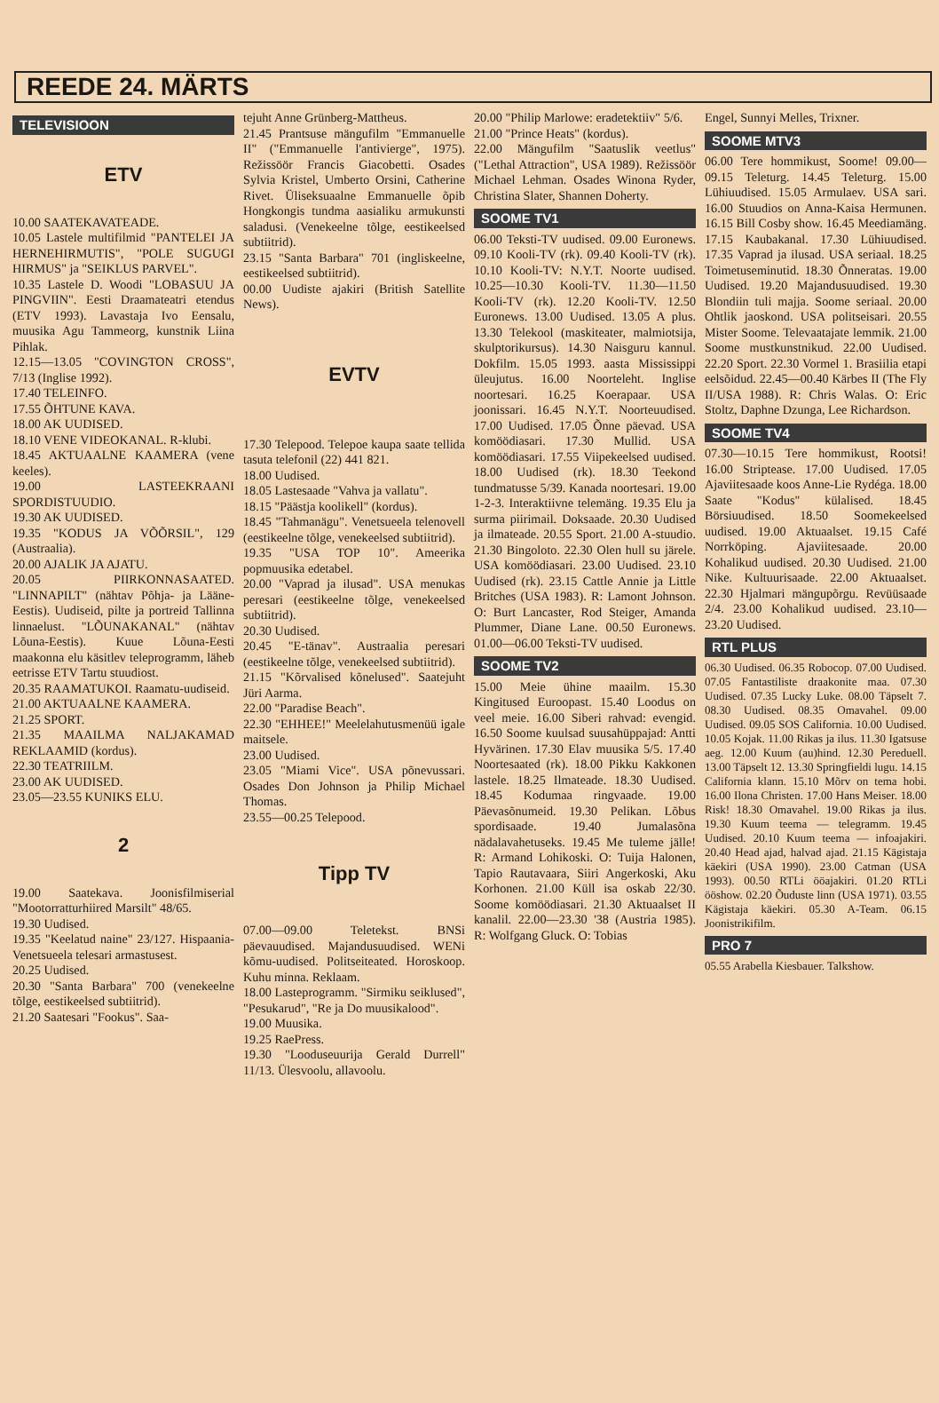REEDE 24. MÄRTS
TELEVISIOON
ETV
10.00 SAATEKAVATEADE.
10.05 Lastele multifilmid "PANTELEI JA HERNEHIRMUTIS", "POLE SUGUGI HIRMUS" ja "SEIKLUS PARVEL".
10.35 Lastele D. Woodi "LOBASUU JA PINGVIIN". Eesti Draamateatri etendus (ETV 1993). Lavastaja Ivo Eensalu, muusika Agu Tammeorg, kunstnik Liina Pihlak.
12.15—13.05 "COVINGTON CROSS", 7/13 (Inglise 1992).
17.40 TELEINFO.
17.55 ÕHTUNE KAVA.
18.00 AK UUDISED.
18.10 VENE VIDEOKANAL. R-klubi.
18.45 AKTUAALNE KAAMERA (vene keeles).
19.00 LASTEEKRAANI SPORDISTUUDIO.
19.30 AK UUDISED.
19.35 "KODUS JA VÕÕRSIL", 129 (Austraalia).
20.00 AJALIK JA AJATU.
20.05 PIIRKONNASAATED. "LINNAPILT" (nähtav Põhja- ja Lääne-Eestis). Uudiseid, pilte ja portreid Tallinna linnaelust. "LÕUNAKANAL" (nähtav Lõuna-Eestis). Kuue Lõuna-Eesti maakonna elu käsitlev teleprogramm, läheb eetrisse ETV Tartu stuudiost.
20.35 RAAMATUKOI. Raamatu-uudiseid.
21.00 AKTUAALNE KAAMERA.
21.25 SPORT.
21.35 MAAILMA NALJAKAMAD REKLAAMID (kordus).
22.30 TEATRIILM.
23.00 AK UUDISED.
23.05—23.55 KUNIKS ELU.
2
19.00 Saatekava. Joonisfilmiserial "Mootorratturhiired Marsilt" 48/65.
19.30 Uudised.
19.35 "Keelatud naine" 23/127. Hispaania-Venetsueela telesari armastusest.
20.25 Uudised.
20.30 "Santa Barbara" 700 (venekeelne tõlge, eestikeelsed subtiitrid).
21.20 Saatesari "Fookus". Saa-
tejuht Anne Grünberg-Mattheus.
21.45 Prantsuse mängufilm "Emmanuelle II" ("Emmanuelle l'antivierge", 1975). Režissöör Francis Giacobetti. Osades Sylvia Kristel, Umberto Orsini, Catherine Rivet. Üliseksuaalne Emmanuelle õpib Hongkongis tundma aasialiku armukunsti saladusi. (Venekeelne tõlge, eestikeelsed subtiitrid).
23.15 "Santa Barbara" 701 (ingliskeelne, eestikeelsed subtiitrid).
00.00 Uudiste ajakiri (British Satellite News).
EVTV
17.30 Telepood. Telepoe kaupa saate tellida tasuta telefonil (22) 441 821.
18.00 Uudised.
18.05 Lastesaade "Vahva ja vallatu".
18.15 "Päästja koolikell" (kordus).
18.45 "Tahmanägu". Venetsueela telenovell (eestikeelne tõlge, venekeelsed subtiitrid).
19.35 "USA TOP 10". Ameerika popmuusika edetabel.
20.00 "Vaprad ja ilusad". USA menukas peresari (eestikeelne tõlge, venekeelsed subtiitrid).
20.30 Uudised.
20.45 "E-tänav". Austraalia peresari (eestikeelne tõlge, venekeelsed subtiitrid).
21.15 "Kõrvalised kõnelused". Saatejuht Jüri Aarma.
22.00 "Paradise Beach".
22.30 "EHHEE!" Meelelahutusmenüü igale maitsele.
23.00 Uudised.
23.05 "Miami Vice". USA põnevussari. Osades Don Johnson ja Philip Michael Thomas.
23.55—00.25 Telepood.
Tipp TV
07.00—09.00 Teletekst. BNSi päevauudised. Majandusuudised. WENi kõmu-uudised. Politseiteated. Horoskoop. Kuhu minna. Reklaam.
18.00 Lasteprogramm. "Sirmiku seiklused", "Pesukarud", "Re ja Do muusikalood".
19.00 Muusika.
19.25 RaePress.
19.30 "Looduseuurija Gerald Durrell" 11/13. Ülesvoolu, allavoolu.
20.00 "Philip Marlowe: eradetektiiv" 5/6.
21.00 "Prince Heats" (kordus).
22.00 Mängufilm "Saatuslik veetlus" ("Lethal Attraction", USA 1989). Režissöör Michael Lehman. Osades Winona Ryder, Christina Slater, Shannen Doherty.
SOOME TV1
06.00 Teksti-TV uudised. 09.00 Euronews. 09.10 Kooli-TV (rk). 09.40 Kooli-TV (rk). 10.10 Kooli-TV: N.Y.T. Noorte uudised. 10.25—10.30 Kooli-TV. 11.30—11.50 Kooli-TV (rk). 12.20 Kooli-TV. 12.50 Euronews. 13.00 Uudised. 13.05 A plus. 13.30 Telekool (maskiteater, malmiotsija, skulptorikursus). 14.30 Naisguru kannul. Dokfilm. 15.05 1993. aasta Mississippi üleujutus. 16.00 Noorteleht. Inglise noortesari. 16.25 Koerapaar. USA joonissari. 16.45 N.Y.T. Noorteuudised. 17.00 Uudised. 17.05 Õnne päevad. USA komöödiasari. 17.30 Mullid. USA komöödiasari. 17.55 Viipekeelsed uudised. 18.00 Uudised (rk). 18.30 Teekond tundmatusse 5/39. Kanada noortesari. 19.00 1-2-3. Interaktiivne telemäng. 19.35 Elu ja surma piirimail. Doksaade. 20.30 Uudised ja ilmateade. 20.55 Sport. 21.00 A-stuudio. 21.30 Bingoloto. 22.30 Olen hull su järele. USA komöödiasari. 23.00 Uudised. 23.10 Uudised (rk). 23.15 Cattle Annie ja Little Britches (USA 1983). R: Lamont Johnson. O: Burt Lancaster, Rod Steiger, Amanda Plummer, Diane Lane. 00.50 Euronews. 01.00—06.00 Teksti-TV uudised.
SOOME TV2
15.00 Meie ühine maailm. 15.30 Kingitused Euroopast. 15.40 Loodus on veel meie. 16.00 Siberi rahvad: evengid. 16.50 Soome kuulsad suusahüppajad: Antti Hyvärinen. 17.30 Elav muusika 5/5. 17.40 Noortesaated (rk). 18.00 Pikku Kakkonen lastele. 18.25 Ilmateade. 18.30 Uudised. 18.45 Kodumaa ringvaade. 19.00 Päevasõnumeid. 19.30 Pelikan. Lõbus spordisaade. 19.40 Jumalasõna nädalavahetuseks. 19.45 Me tuleme jälle! R: Armand Lohikoski. O: Tuija Halonen, Tapio Rautavaara, Siiri Angerkoski, Aku Korhonen. 21.00 Küll isa oskab 22/30. Soome komöödiasari. 21.30 Aktuaalset II kanalil. 22.00—23.30 '38 (Austria 1985). R: Wolfgang Gluck. O: Tobias
Engel, Sunnyi Melles, Trixner.
SOOME MTV3
06.00 Tere hommikust, Soome! 09.00—09.15 Teleturg. 14.45 Teleturg. 15.00 Lühiuudised. 15.05 Armulaev. USA sari. 16.00 Stuudios on Anna-Kaisa Hermunen. 16.15 Bill Cosby show. 16.45 Meediamäng. 17.15 Kaubakanal. 17.30 Lühiuudised. 17.35 Vaprad ja ilusad. USA seriaal. 18.25 Toimetuseminutid. 18.30 Õnneratas. 19.00 Uudised. 19.20 Majandusuudised. 19.30 Blondiin tuli majja. Soome seriaal. 20.00 Ohtlik jaoskond. USA politseisari. 20.55 Mister Soome. Televaatajate lemmik. 21.00 Soome mustkunstnikud. 22.00 Uudised. 22.20 Sport. 22.30 Vormel 1. Brasiilia etapi eelsõidud. 22.45—00.40 Kärbes II (The Fly II/USA 1988). R: Chris Walas. O: Eric Stoltz, Daphne Dzunga, Lee Richardson.
SOOME TV4
07.30—10.15 Tere hommikust, Rootsi! 16.00 Striptease. 17.00 Uudised. 17.05 Ajaviitesaade koos Anne-Lie Rydéga. 18.00 Saate "Kodus" külalised. 18.45 Börsiuudised. 18.50 Soomekeelsed uudised. 19.00 Aktuaalset. 19.15 Café Norrköping. Ajaviitesaade. 20.00 Kohalikud uudised. 20.30 Uudised. 21.00 Nike. Kultuurisaade. 22.00 Aktuaalset. 22.30 Hjalmari mängupõrgu. Revüüsaade 2/4. 23.00 Kohalikud uudised. 23.10—23.20 Uudised.
RTL PLUS
06.30 Uudised. 06.35 Robocop. 07.00 Uudised. 07.05 Fantastiliste draakonite maa. 07.30 Uudised. 07.35 Lucky Luke. 08.00 Täpselt 7. 08.30 Uudised. 08.35 Omavahel. 09.00 Uudised. 09.05 SOS California. 10.00 Uudised. 10.05 Kojak. 11.00 Rikas ja ilus. 11.30 Igatsuse aeg. 12.00 Kuum (au)hind. 12.30 Pereduell. 13.00 Täpselt 12. 13.30 Springfieldi lugu. 14.15 California klann. 15.10 Mõrv on tema hobi. 16.00 Ilona Christen. 17.00 Hans Meiser. 18.00 Risk! 18.30 Omavahel. 19.00 Rikas ja ilus. 19.30 Kuum teema — telegramm. 19.45 Uudised. 20.10 Kuum teema — infoajakiri. 20.40 Head ajad, halvad ajad. 21.15 Kägistaja käekiri (USA 1990). 23.00 Catman (USA 1993). 00.50 RTLi ööajakiri. 01.20 RTLi ööshow. 02.20 Õuduste linn (USA 1971). 03.55 Kägistaja käekiri. 05.30 A-Team. 06.15 Joonistrikifilm.
PRO 7
05.55 Arabella Kiesbauer. Talkshow.